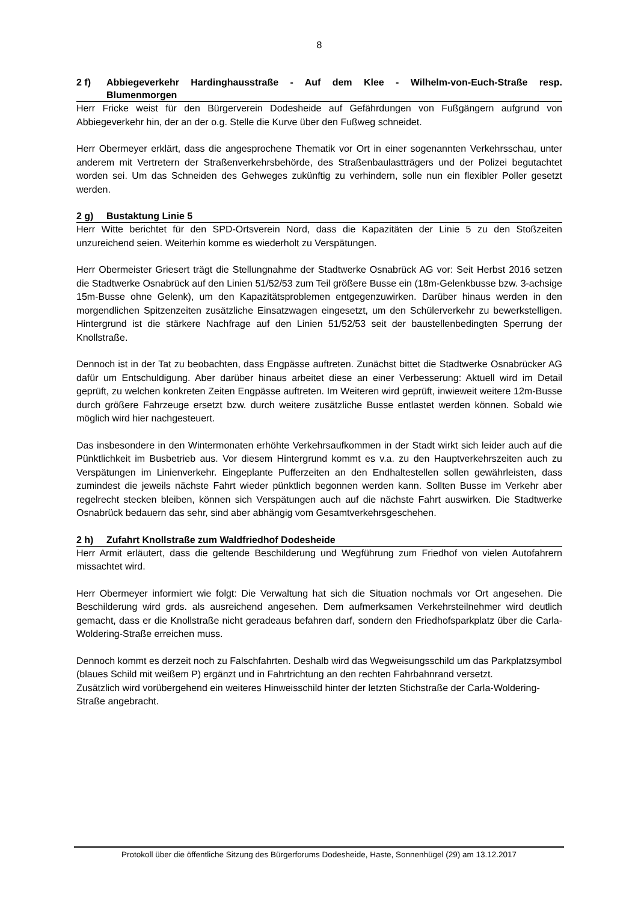8
2 f) Abbiegeverkehr Hardinghausstraße - Auf dem Klee - Wilhelm-von-Euch-Straße resp. Blumenmorgen
Herr Fricke weist für den Bürgerverein Dodesheide auf Gefährdungen von Fußgängern aufgrund von Abbiegeverkehr hin, der an der o.g. Stelle die Kurve über den Fußweg schneidet.
Herr Obermeyer erklärt, dass die angesprochene Thematik vor Ort in einer sogenannten Verkehrsschau, unter anderem mit Vertretern der Straßenverkehrsbehörde, des Straßenbaulastträgers und der Polizei begutachtet worden sei. Um das Schneiden des Gehweges zukünftig zu verhindern, solle nun ein flexibler Poller gesetzt werden.
2 g) Bustaktung Linie 5
Herr Witte berichtet für den SPD-Ortsverein Nord, dass die Kapazitäten der Linie 5 zu den Stoßzeiten unzureichend seien. Weiterhin komme es wiederholt zu Verspätungen.
Herr Obermeister Griesert trägt die Stellungnahme der Stadtwerke Osnabrück AG vor: Seit Herbst 2016 setzen die Stadtwerke Osnabrück auf den Linien 51/52/53 zum Teil größere Busse ein (18m-Gelenkbusse bzw. 3-achsige 15m-Busse ohne Gelenk), um den Kapazitätsproblemen entgegenzuwirken. Darüber hinaus werden in den morgendlichen Spitzenzeiten zusätzliche Einsatzwagen eingesetzt, um den Schülerverkehr zu bewerkstelligen. Hintergrund ist die stärkere Nachfrage auf den Linien 51/52/53 seit der baustellenbedingten Sperrung der Knollstraße.
Dennoch ist in der Tat zu beobachten, dass Engpässe auftreten. Zunächst bittet die Stadtwerke Osnabrücker AG dafür um Entschuldigung. Aber darüber hinaus arbeitet diese an einer Verbesserung: Aktuell wird im Detail geprüft, zu welchen konkreten Zeiten Engpässe auftreten. Im Weiteren wird geprüft, inwieweit weitere 12m-Busse durch größere Fahrzeuge ersetzt bzw. durch weitere zusätzliche Busse entlastet werden können. Sobald wie möglich wird hier nachgesteuert.
Das insbesondere in den Wintermonaten erhöhte Verkehrsaufkommen in der Stadt wirkt sich leider auch auf die Pünktlichkeit im Busbetrieb aus. Vor diesem Hintergrund kommt es v.a. zu den Hauptverkehrszeiten auch zu Verspätungen im Linienverkehr. Eingeplante Pufferzeiten an den Endhaltestellen sollen gewährleisten, dass zumindest die jeweils nächste Fahrt wieder pünktlich begonnen werden kann. Sollten Busse im Verkehr aber regelrecht stecken bleiben, können sich Verspätungen auch auf die nächste Fahrt auswirken. Die Stadtwerke Osnabrück bedauern das sehr, sind aber abhängig vom Gesamtverkehrsgeschehen.
2 h) Zufahrt Knollstraße zum Waldfriedhof Dodesheide
Herr Armit erläutert, dass die geltende Beschilderung und Wegführung zum Friedhof von vielen Autofahrern missachtet wird.
Herr Obermeyer informiert wie folgt: Die Verwaltung hat sich die Situation nochmals vor Ort angesehen. Die Beschilderung wird grds. als ausreichend angesehen. Dem aufmerksamen Verkehrsteilnehmer wird deutlich gemacht, dass er die Knollstraße nicht geradeaus befahren darf, sondern den Friedhofsparkplatz über die Carla-Woldering-Straße erreichen muss.
Dennoch kommt es derzeit noch zu Falschfahrten. Deshalb wird das Wegweisungsschild um das Parkplatzsymbol (blaues Schild mit weißem P) ergänzt und in Fahrtrichtung an den rechten Fahrbahnrand versetzt.
Zusätzlich wird vorübergehend ein weiteres Hinweisschild hinter der letzten Stichstraße der Carla-Woldering-Straße angebracht.
Protokoll über die öffentliche Sitzung des Bürgerforums Dodesheide, Haste, Sonnenhügel (29) am 13.12.2017